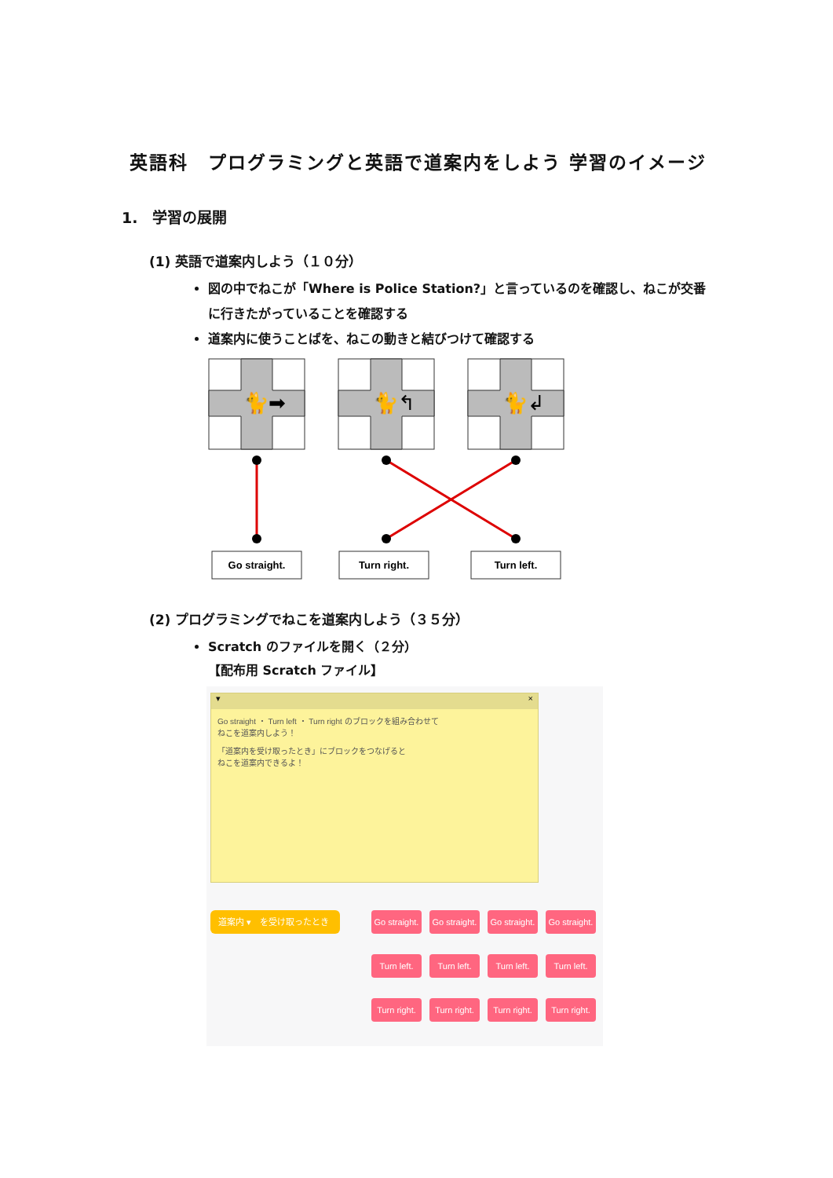英語科　プログラミングと英語で道案内をしよう 学習のイメージ
1.　学習の展開
(1) 英語で道案内しよう（１０分）
図の中でねこが「Where is Police Station?」と言っているのを確認し、ねこが交番に行きたがっていることを確認する
道案内に使うことばを、ねこの動きと結びつけて確認する
🐈➡
🐈↰
🐈↲
Go straight.
Turn right.
Turn left.
(2) プログラミングでねこを道案内しよう（３５分）
Scratch のファイルを開く（２分）
【配布用 Scratch ファイル】
▾ ×
Go straight ・ Turn left ・ Turn right のブロックを組み合わせて
ねこを道案内しよう！
「道案内を受け取ったとき」にブロックをつなげると
ねこを道案内できるよ！
道案内 ▾　を受け取ったとき
Go straight.
Go straight.
Go straight.
Go straight.
Turn left.
Turn left.
Turn left.
Turn left.
Turn right.
Turn right.
Turn right.
Turn right.